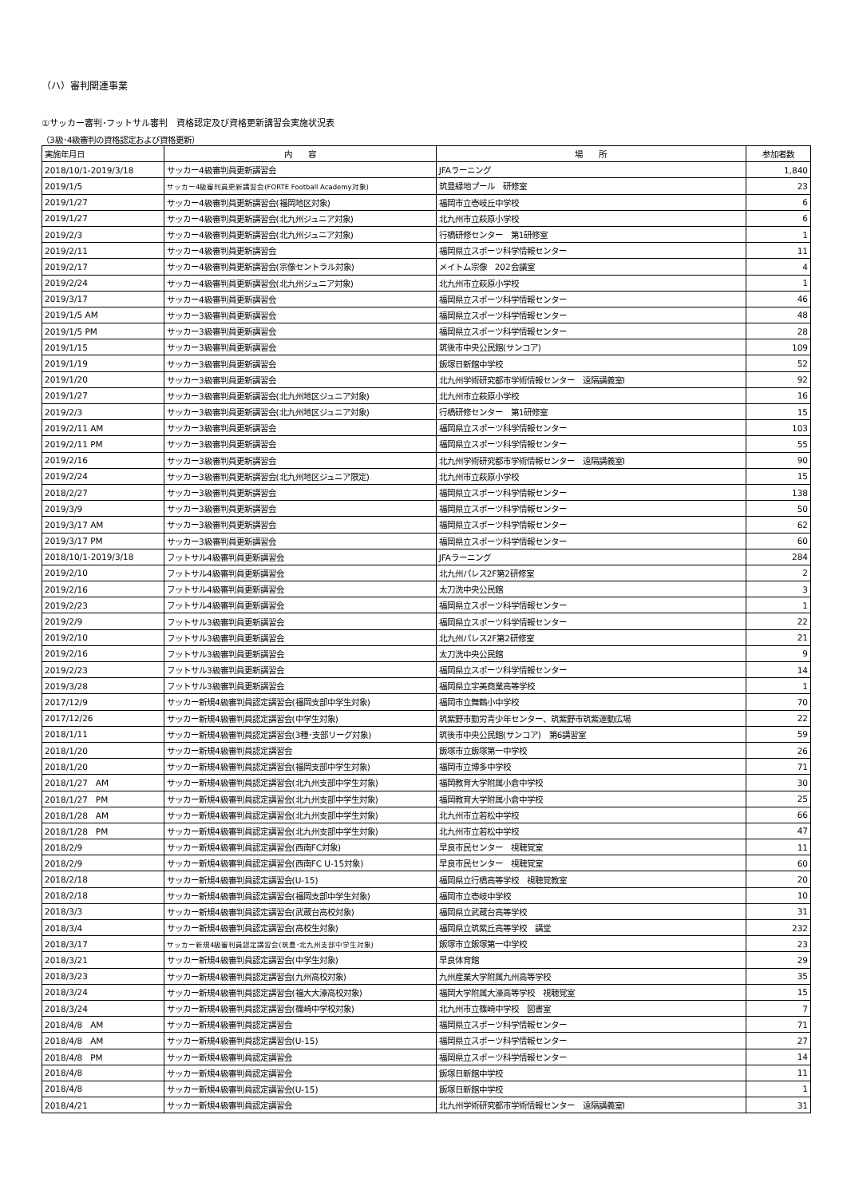（ハ）審判関連事業
①サッカー審判･フットサル審判　資格認定及び資格更新講習会実施状況表
（3級･4級審判の資格認定および資格更新）
| 実施年月日 | 内 容 | 場 所 | 参加者数 |
| --- | --- | --- | --- |
| 2018/10/1-2019/3/18 | サッカー4級審判員更新講習会 | JFAラーニング | 1,840 |
| 2019/1/5 | サッカー4級審判員更新講習会(FORTE Football Academy対象) | 筑豊緑地プール 研修室 | 23 |
| 2019/1/27 | サッカー4級審判員更新講習会(福岡地区対象) | 福岡市立壱岐丘中学校 | 6 |
| 2019/1/27 | サッカー4級審判員更新講習会(北九州ジュニア対象) | 北九州市立萩原小学校 | 6 |
| 2019/2/3 | サッカー4級審判員更新講習会(北九州ジュニア対象) | 行橋研修センター 第1研修室 | 1 |
| 2019/2/11 | サッカー4級審判員更新講習会 | 福岡県立スポーツ科学情報センター | 11 |
| 2019/2/17 | サッカー4級審判員更新講習会(宗像セントラル対象) | メイトム宗像 202会議室 | 4 |
| 2019/2/24 | サッカー4級審判員更新講習会(北九州ジュニア対象) | 北九州市立萩原小学校 | 1 |
| 2019/3/17 | サッカー4級審判員更新講習会 | 福岡県立スポーツ科学情報センター | 46 |
| 2019/1/5 AM | サッカー3級審判員更新講習会 | 福岡県立スポーツ科学情報センター | 48 |
| 2019/1/5 PM | サッカー3級審判員更新講習会 | 福岡県立スポーツ科学情報センター | 28 |
| 2019/1/15 | サッカー3級審判員更新講習会 | 筑後市中央公民館(サンコア) | 109 |
| 2019/1/19 | サッカー3級審判員更新講習会 | 飯塚日新館中学校 | 52 |
| 2019/1/20 | サッカー3級審判員更新講習会 | 北九州学術研究都市学術情報センター 遠隔講義室Ⅰ | 92 |
| 2019/1/27 | サッカー3級審判員更新講習会(北九州地区ジュニア対象) | 北九州市立萩原小学校 | 16 |
| 2019/2/3 | サッカー3級審判員更新講習会(北九州地区ジュニア対象) | 行橋研修センター 第1研修室 | 15 |
| 2019/2/11 AM | サッカー3級審判員更新講習会 | 福岡県立スポーツ科学情報センター | 103 |
| 2019/2/11 PM | サッカー3級審判員更新講習会 | 福岡県立スポーツ科学情報センター | 55 |
| 2019/2/16 | サッカー3級審判員更新講習会 | 北九州学術研究都市学術情報センター 遠隔講義室Ⅰ | 90 |
| 2019/2/24 | サッカー3級審判員更新講習会(北九州地区ジュニア限定) | 北九州市立萩原小学校 | 15 |
| 2018/2/27 | サッカー3級審判員更新講習会 | 福岡県立スポーツ科学情報センター | 138 |
| 2019/3/9 | サッカー3級審判員更新講習会 | 福岡県立スポーツ科学情報センター | 50 |
| 2019/3/17 AM | サッカー3級審判員更新講習会 | 福岡県立スポーツ科学情報センター | 62 |
| 2019/3/17 PM | サッカー3級審判員更新講習会 | 福岡県立スポーツ科学情報センター | 60 |
| 2018/10/1-2019/3/18 | フットサル4級審判員更新講習会 | JFAラーニング | 284 |
| 2019/2/10 | フットサル4級審判員更新講習会 | 北九州パレス2F第2研修室 | 2 |
| 2019/2/16 | フットサル4級審判員更新講習会 | 太刀洗中央公民館 | 3 |
| 2019/2/23 | フットサル4級審判員更新講習会 | 福岡県立スポーツ科学情報センター | 1 |
| 2019/2/9 | フットサル3級審判員更新講習会 | 福岡県立スポーツ科学情報センター | 22 |
| 2019/2/10 | フットサル3級審判員更新講習会 | 北九州パレス2F第2研修室 | 21 |
| 2019/2/16 | フットサル3級審判員更新講習会 | 太刀洗中央公民館 | 9 |
| 2019/2/23 | フットサル3級審判員更新講習会 | 福岡県立スポーツ科学情報センター | 14 |
| 2019/3/28 | フットサル3級審判員更新講習会 | 福岡県立宇美商業高等学校 | 1 |
| 2017/12/9 | サッカー新規4級審判員認定講習会(福岡支部中学生対象) | 福岡市立舞鶴小中学校 | 70 |
| 2017/12/26 | サッカー新規4級審判員認定講習会(中学生対象) | 筑紫野市勤労青少年センター、筑紫野市筑紫運動広場 | 22 |
| 2018/1/11 | サッカー新規4級審判員認定講習会(3種･支部リーグ対象) | 筑後市中央公民館(サンコア) 第6講習室 | 59 |
| 2018/1/20 | サッカー新規4級審判員認定講習会 | 飯塚市立飯塚第一中学校 | 26 |
| 2018/1/20 | サッカー新規4級審判員認定講習会(福岡支部中学生対象) | 福岡市立博多中学校 | 71 |
| 2018/1/27 AM | サッカー新規4級審判員認定講習会(北九州支部中学生対象) | 福岡教育大学附属小倉中学校 | 30 |
| 2018/1/27 PM | サッカー新規4級審判員認定講習会(北九州支部中学生対象) | 福岡教育大学附属小倉中学校 | 25 |
| 2018/1/28 AM | サッカー新規4級審判員認定講習会(北九州支部中学生対象) | 北九州市立若松中学校 | 66 |
| 2018/1/28 PM | サッカー新規4級審判員認定講習会(北九州支部中学生対象) | 北九州市立若松中学校 | 47 |
| 2018/2/9 | サッカー新規4級審判員認定講習会(西南FC対象) | 早良市民センター 視聴覚室 | 11 |
| 2018/2/9 | サッカー新規4級審判員認定講習会(西南FC U-15対象) | 早良市民センター 視聴覚室 | 60 |
| 2018/2/18 | サッカー新規4級審判員認定講習会(U-15) | 福岡県立行橋高等学校 視聴覚教室 | 20 |
| 2018/2/18 | サッカー新規4級審判員認定講習会(福岡支部中学生対象) | 福岡市立壱岐中学校 | 10 |
| 2018/3/3 | サッカー新規4級審判員認定講習会(武蔵台高校対象) | 福岡県立武蔵台高等学校 | 31 |
| 2018/3/4 | サッカー新規4級審判員認定講習会(高校生対象) | 福岡県立筑紫丘高等学校 講堂 | 232 |
| 2018/3/17 | サッカー新規4級審判員認定講習会(筑豊･北九州支部中学生対象) | 飯塚市立飯塚第一中学校 | 23 |
| 2018/3/21 | サッカー新規4級審判員認定講習会(中学生対象) | 早良体育館 | 29 |
| 2018/3/23 | サッカー新規4級審判員認定講習会(九州高校対象) | 九州産業大学附属九州高等学校 | 35 |
| 2018/3/24 | サッカー新規4級審判員認定講習会(福大大濠高校対象) | 福岡大学附属大濠高等学校 視聴覚室 | 15 |
| 2018/3/24 | サッカー新規4級審判員認定講習会(篠崎中学校対象) | 北九州市立篠崎中学校 図書室 | 7 |
| 2018/4/8 AM | サッカー新規4級審判員認定講習会 | 福岡県立スポーツ科学情報センター | 71 |
| 2018/4/8 AM | サッカー新規4級審判員認定講習会(U-15) | 福岡県立スポーツ科学情報センター | 27 |
| 2018/4/8 PM | サッカー新規4級審判員認定講習会 | 福岡県立スポーツ科学情報センター | 14 |
| 2018/4/8 | サッカー新規4級審判員認定講習会 | 飯塚日新館中学校 | 11 |
| 2018/4/8 | サッカー新規4級審判員認定講習会(U-15) | 飯塚日新館中学校 | 1 |
| 2018/4/21 | サッカー新規4級審判員認定講習会 | 北九州学術研究都市学術情報センター 遠隔講義室Ⅰ | 31 |